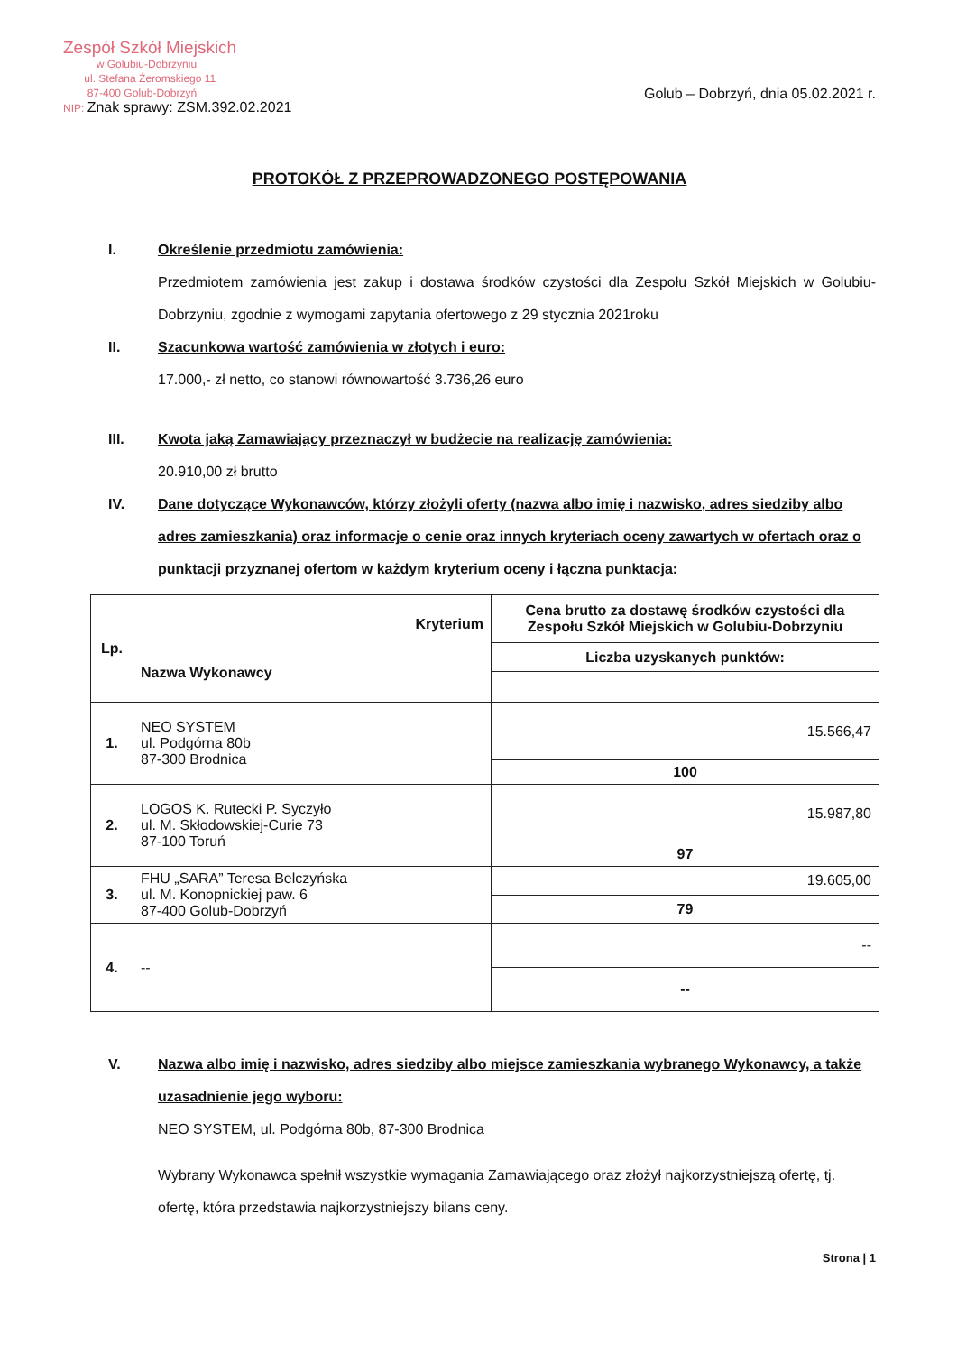Zespół Szkół Miejskich
w Golubiu-Dobrzyniu
ul. Stefana Żeromskiego 11
87-400 Golub-Dobrzyń
NIP: Znak sprawy: ZSM.392.02.2021
Golub – Dobrzyń, dnia 05.02.2021 r.
PROTOKÓŁ Z PRZEPROWADZONEGO POSTĘPOWANIA
I. Określenie przedmiotu zamówienia:
Przedmiotem zamówienia jest zakup i dostawa środków czystości dla Zespołu Szkół Miejskich w Golubiu-Dobrzyniu, zgodnie z wymogami zapytania ofertowego z 29 stycznia 2021roku
II. Szacunkowa wartość zamówienia w złotych i euro:
17.000,- zł netto, co stanowi równowartość 3.736,26 euro
III. Kwota jaką Zamawiający przeznaczył w budżecie na realizację zamówienia:
20.910,00 zł brutto
IV. Dane dotyczące Wykonawców, którzy złożyli oferty (nazwa albo imię i nazwisko, adres siedziby albo adres zamieszkania) oraz informacje o cenie oraz innych kryteriach oceny zawartych w ofertach oraz o punktacji przyznanej ofertom w każdym kryterium oceny i łączna punktacja:
| Lp. | Kryterium Nazwa Wykonawcy | Cena brutto za dostawę środków czystości dla Zespołu Szkół Miejskich w Golubiu-Dobrzyniu |
| --- | --- | --- |
| | | Liczba uzyskanych punktów: |
| 1. | NEO SYSTEM ul. Podgórna 80b 87-300 Brodnica | 15.566,47 |
| | | 100 |
| 2. | LOGOS K. Rutecki P. Syczyło ul. M. Skłodowskiej-Curie 73 87-100 Toruń | 15.987,80 |
| | | 97 |
| 3. | FHU „SARA” Teresa Belczyńska ul. M. Konopnickiej paw. 6 87-400 Golub-Dobrzyń | 19.605,00 |
| | | 79 |
| 4. | -- | -- |
| | | -- |
V. Nazwa albo imię i nazwisko, adres siedziby albo miejsce zamieszkania wybranego Wykonawcy, a także uzasadnienie jego wyboru:
NEO SYSTEM, ul. Podgórna 80b, 87-300 Brodnica
Wybrany Wykonawca spełnił wszystkie wymagania Zamawiającego oraz złożył najkorzystniejszą ofertę, tj. ofertę, która przedstawia najkorzystniejszy bilans ceny.
Strona | 1